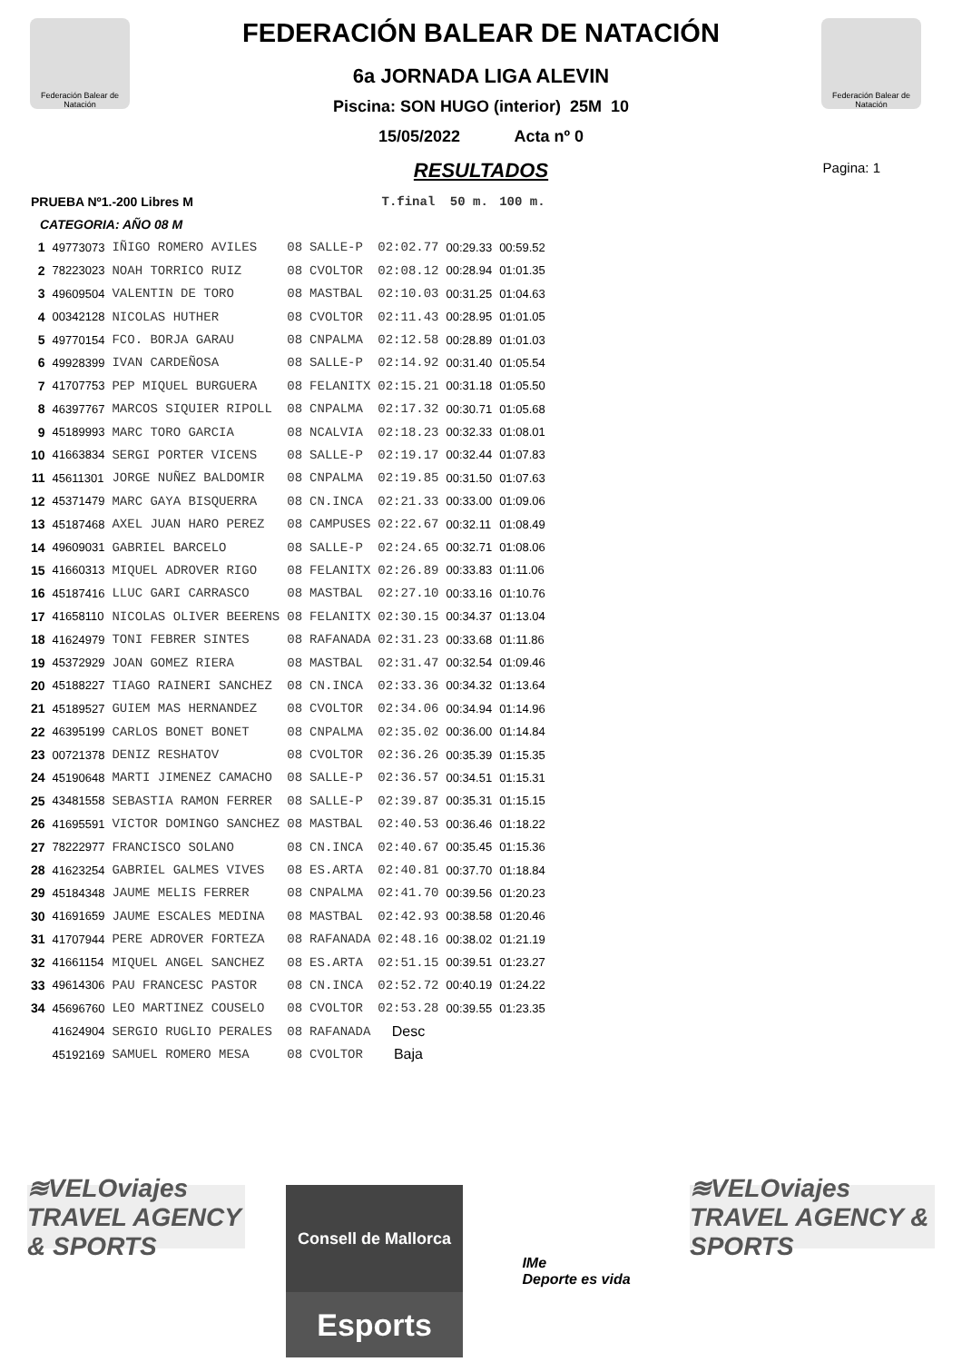Federación Balear de Natación
Federación Balear de Natación
Pagina: 1
FEDERACIÓN BALEAR DE NATACIÓN
6a JORNADA LIGA ALEVIN
Piscina: SON HUGO (interior) 25M 10
15/05/2022 Acta nº 0
RESULTADOS
| PRUEBA Nº1.-200 Libres M | | | | | T.final | 50 m. | 100 m. |
| --- | --- | --- | --- | --- | --- | --- | --- |
| CATEGORIA: AÑO 08 M | | | | | | | |
| 1 | 49773073 | IÑIGO ROMERO AVILES | 08 | SALLE-P | 02:02.77 | 00:29.33 | 00:59.52 |
| 2 | 78223023 | NOAH TORRICO RUIZ | 08 | CVOLTOR | 02:08.12 | 00:28.94 | 01:01.35 |
| 3 | 49609504 | VALENTIN DE TORO | 08 | MASTBAL | 02:10.03 | 00:31.25 | 01:04.63 |
| 4 | 00342128 | NICOLAS HUTHER | 08 | CVOLTOR | 02:11.43 | 00:28.95 | 01:01.05 |
| 5 | 49770154 | FCO. BORJA GARAU | 08 | CNPALMA | 02:12.58 | 00:28.89 | 01:01.03 |
| 6 | 49928399 | IVAN CARDEÑOSA | 08 | SALLE-P | 02:14.92 | 00:31.40 | 01:05.54 |
| 7 | 41707753 | PEP MIQUEL BURGUERA | 08 | FELANITX | 02:15.21 | 00:31.18 | 01:05.50 |
| 8 | 46397767 | MARCOS SIQUIER RIPOLL | 08 | CNPALMA | 02:17.32 | 00:30.71 | 01:05.68 |
| 9 | 45189993 | MARC TORO GARCIA | 08 | NCALVIA | 02:18.23 | 00:32.33 | 01:08.01 |
| 10 | 41663834 | SERGI PORTER VICENS | 08 | SALLE-P | 02:19.17 | 00:32.44 | 01:07.83 |
| 11 | 45611301 | JORGE NUÑEZ BALDOMIR | 08 | CNPALMA | 02:19.85 | 00:31.50 | 01:07.63 |
| 12 | 45371479 | MARC GAYA BISQUERRA | 08 | CN.INCA | 02:21.33 | 00:33.00 | 01:09.06 |
| 13 | 45187468 | AXEL JUAN HARO PEREZ | 08 | CAMPUSES | 02:22.67 | 00:32.11 | 01:08.49 |
| 14 | 49609031 | GABRIEL BARCELO | 08 | SALLE-P | 02:24.65 | 00:32.71 | 01:08.06 |
| 15 | 41660313 | MIQUEL ADROVER RIGO | 08 | FELANITX | 02:26.89 | 00:33.83 | 01:11.06 |
| 16 | 45187416 | LLUC GARI CARRASCO | 08 | MASTBAL | 02:27.10 | 00:33.16 | 01:10.76 |
| 17 | 41658110 | NICOLAS OLIVER BEERENS | 08 | FELANITX | 02:30.15 | 00:34.37 | 01:13.04 |
| 18 | 41624979 | TONI FEBRER SINTES | 08 | RAFANADA | 02:31.23 | 00:33.68 | 01:11.86 |
| 19 | 45372929 | JOAN GOMEZ RIERA | 08 | MASTBAL | 02:31.47 | 00:32.54 | 01:09.46 |
| 20 | 45188227 | TIAGO RAINERI SANCHEZ | 08 | CN.INCA | 02:33.36 | 00:34.32 | 01:13.64 |
| 21 | 45189527 | GUIEM MAS HERNANDEZ | 08 | CVOLTOR | 02:34.06 | 00:34.94 | 01:14.96 |
| 22 | 46395199 | CARLOS BONET BONET | 08 | CNPALMA | 02:35.02 | 00:36.00 | 01:14.84 |
| 23 | 00721378 | DENIZ RESHATOV | 08 | CVOLTOR | 02:36.26 | 00:35.39 | 01:15.35 |
| 24 | 45190648 | MARTI JIMENEZ CAMACHO | 08 | SALLE-P | 02:36.57 | 00:34.51 | 01:15.31 |
| 25 | 43481558 | SEBASTIA RAMON FERRER | 08 | SALLE-P | 02:39.87 | 00:35.31 | 01:15.15 |
| 26 | 41695591 | VICTOR DOMINGO SANCHEZ | 08 | MASTBAL | 02:40.53 | 00:36.46 | 01:18.22 |
| 27 | 78222977 | FRANCISCO SOLANO | 08 | CN.INCA | 02:40.67 | 00:35.45 | 01:15.36 |
| 28 | 41623254 | GABRIEL GALMES VIVES | 08 | ES.ARTA | 02:40.81 | 00:37.70 | 01:18.84 |
| 29 | 45184348 | JAUME MELIS FERRER | 08 | CNPALMA | 02:41.70 | 00:39.56 | 01:20.23 |
| 30 | 41691659 | JAUME ESCALES MEDINA | 08 | MASTBAL | 02:42.93 | 00:38.58 | 01:20.46 |
| 31 | 41707944 | PERE ADROVER FORTEZA | 08 | RAFANADA | 02:48.16 | 00:38.02 | 01:21.19 |
| 32 | 41661154 | MIQUEL ANGEL SANCHEZ | 08 | ES.ARTA | 02:51.15 | 00:39.51 | 01:23.27 |
| 33 | 49614306 | PAU FRANCESC PASTOR | 08 | CN.INCA | 02:52.72 | 00:40.19 | 01:24.22 |
| 34 | 45696760 | LEO MARTINEZ COUSELO | 08 | CVOLTOR | 02:53.28 | 00:39.55 | 01:23.35 |
| | 41624904 | SERGIO RUGLIO PERALES | 08 | RAFANADA | Desc | | |
| | 45192169 | SAMUEL ROMERO MESA | 08 | CVOLTOR | Baja | | |
≋VELOviajes
TRAVEL AGENCY & SPORTS
Consell de Mallorca
Esports
IMe
Deporte es vida
≋VELOviajes
TRAVEL AGENCY & SPORTS